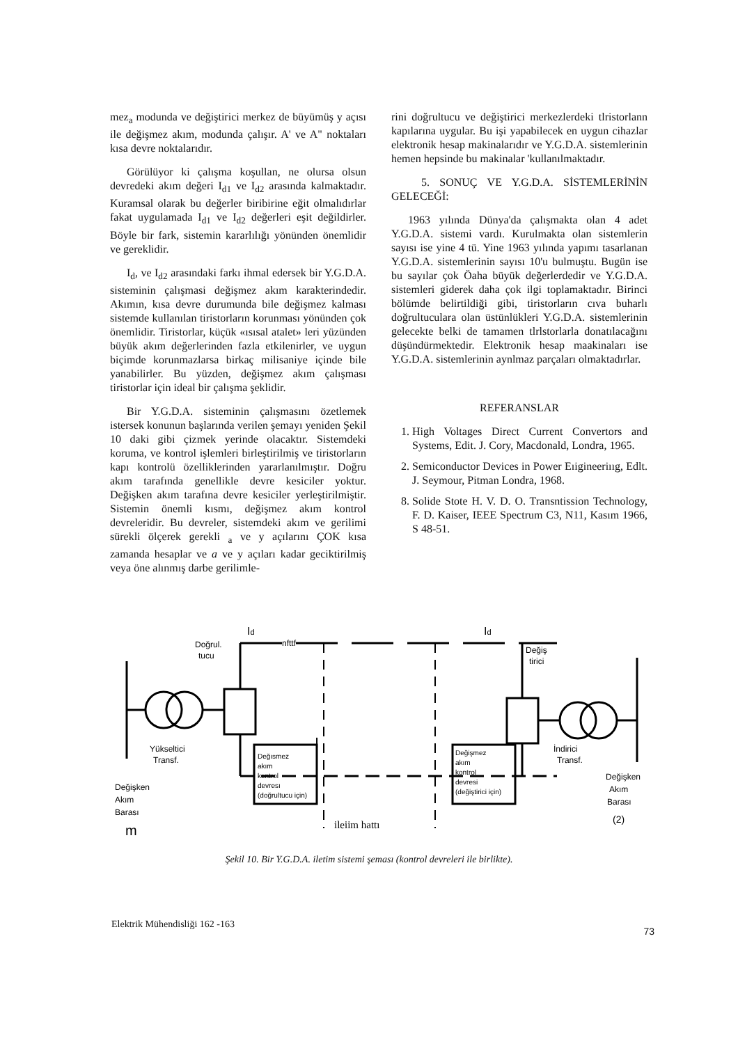mez<sub>a</sub> modunda ve değiştirici merkez de büyümüş y açısı ile değişmez akım, modunda çalışır. A' ve A" noktaları kısa devre noktalarıdır.
Görülüyor ki çalışma koşullan, ne olursa olsun devredeki akım değeri I<sub>d1</sub> ve I<sub>d2</sub> arasında kalmaktadır. Kuramsal olarak bu değerler biribirine eğit olmalıdırlar fakat uygulamada I<sub>d1</sub> ve I<sub>d2</sub> değerleri eşit değildirler. Böyle bir fark, sistemin kararlılığı yönünden önemlidir ve gereklidir.
I<sub>d</sub>, ve I<sub>d2</sub> arasındaki farkı ihmal edersek bir Y.G.D.A. sisteminin çalışmasi değişmez akım karakterindedir. Akımın, kısa devre durumunda bile değişmez kalması sistemde kullanılan tiristorların korunması yönünden çok önemlidir. Tiristorlar, küçük «ısısal atalet» leri yüzünden büyük akım değerlerinden fazla etkilenirler, ve uygun biçimde korunmazlarsa birkaç milisaniye içinde bile yanabilirler. Bu yüzden, değişmez akım çalışması tiristorlar için ideal bir çalışma şeklidir.
Bir Y.G.D.A. sisteminin çalışmasını özetlemek istersek konunun başlarında verilen şemayı yeniden Şekil 10 daki gibi çizmek yerinde olacaktır. Sistemdeki koruma, ve kontrol işlemleri birleştirilmiş ve tiristorların kapı kontrolü özelliklerinden yararlanılmıştır. Doğru akım tarafında genellikle devre kesiciler yoktur. Değişken akım tarafına devre kesiciler yerleştirilmiştir. Sistemin önemli kısmı, değişmez akım kontrol devreleridir. Bu devreler, sistemdeki akım ve gerilimi sürekli ölçerek gerekli <sub>a</sub> ve y açılarını ÇOK kısa zamanda hesaplar ve a ve y açıları kadar geciktirilmiş veya öne alınmış darbe gerilimle-
rini doğrultucu ve değiştirici merkezlerdeki tlristorlann kapılarına uygular. Bu işi yapabilecek en uygun cihazlar elektronik hesap makinalarıdır ve Y.G.D.A. sistemlerinin hemen hepsinde bu makinalar 'kullanılmaktadır.
5. SONUÇ VE Y.G.D.A. SİSTEMLERİNİN GELECEĞİ:
1963 yılında Dünya'da çalışmakta olan 4 adet Y.G.D.A. sistemi vardı. Kurulmakta olan sistemlerin sayısı ise yine 4 tü. Yine 1963 yılında yapımı tasarlanan Y.G.D.A. sistemlerinin sayısı 10'u bulmuştu. Bugün ise bu sayılar çok Öaha büyük değerlerdedir ve Y.G.D.A. sistemleri giderek daha çok ilgi toplamaktadır. Birinci bölümde belirtildiği gibi, tiristorların cıva buharlı doğrultuculara olan üstünlükleri Y.G.D.A. sistemlerinin gelecekte belki de tamamen tlrlstorlarla donatılacağını düşündürmektedir. Elektronik hesap maakinaları ise Y.G.D.A. sistemlerinin aynlmaz parçaları olmaktadırlar.
REFERANSLAR
1. High Voltages Direct Current Convertors and Systems, Edit. J. Cory, Macdonald, Londra, 1965.
2. Semiconductor Devices in Power Eıigineeriııg, Edlt. J. Seymour, Pitman Londra, 1968.
8. Solide Stote H. V. D. O. Transntission Technology, F. D. Kaiser, IEEE Spectrum C3, N11, Kasım 1966, S 48-51.
Id
Doğrul.
tucu
nfttf
Id
Değiş
tirici
Yükseltici
Transf.
Değısmez
akım
kontrol
devresı
(doğrultucu için)
I
Değişmez
akım
kontrol
devresi
(değiştirici için)
İndirici
Transf.
Değişken
Akım
Barası
m
ileiim hattı
Değişken
Akım
Barası
(2)
Şekil 10. Bir Y.G.D.A. iletim sistemi şeması (kontrol devreleri ile birlikte).
Elektrik Mühendisliği 162 -163 73